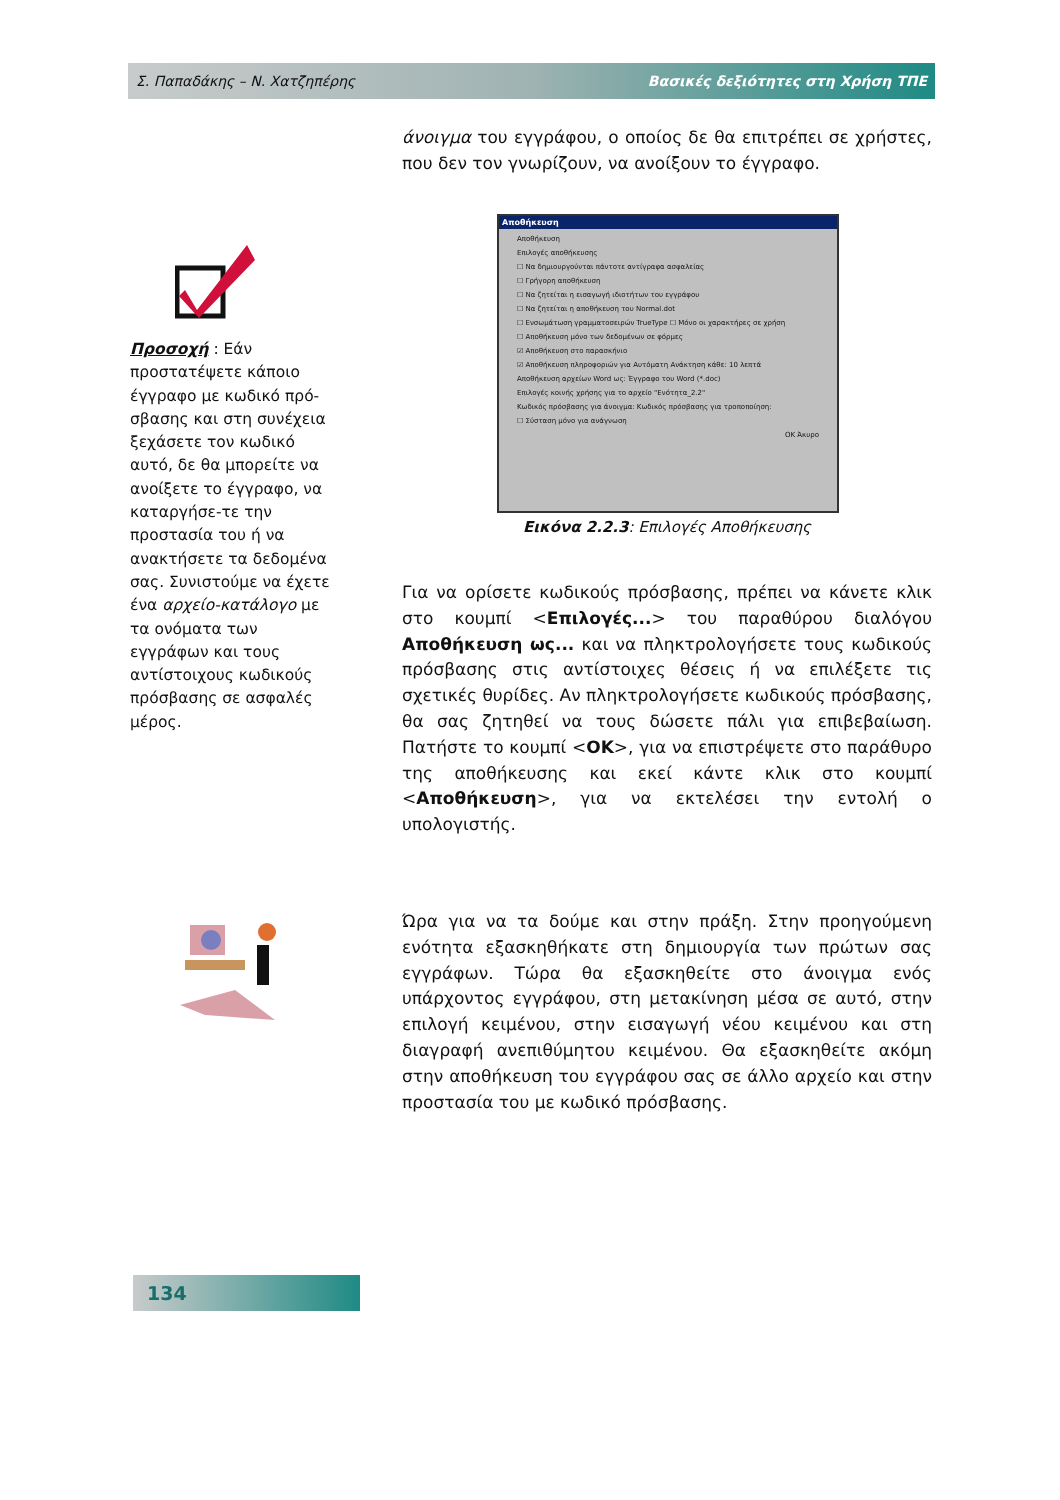Σ. Παπαδάκης – Ν. Χατζηπέρης Βασικές δεξιότητες στη Χρήση ΤΠΕ
άνοιγμα του εγγράφου, ο οποίος δε θα επιτρέπει σε χρήστες, που δεν τον γνωρίζουν, να ανοίξουν το έγγραφο.
Προσοχή : Εάν προστατέψετε κάποιο έγγραφο με κωδικό πρό-σβασης και στη συνέχεια ξεχάσετε τον κωδικό αυτό, δε θα μπορείτε να ανοίξετε το έγγραφο, να καταργήσε-τε την προστασία του ή να ανακτήσετε τα δεδομένα σας. Συνιστούμε να έχετε ένα αρχείο-κατάλογο με τα ονόματα των εγγράφων και τους αντίστοιχους κωδικούς πρόσβασης σε ασφαλές μέρος.
Αποθήκευση
Αποθήκευση
Επιλογές αποθήκευσης
☐ Να δημιουργούνται πάντοτε αντίγραφα ασφαλείας
☐ Γρήγορη αποθήκευση
☐ Να ζητείται η εισαγωγή ιδιοτήτων του εγγράφου
☐ Να ζητείται η αποθήκευση του Normal.dot
☐ Ενσωμάτωση γραμματοσειρών TrueType ☐ Μόνο οι χαρακτήρες σε χρήση
☐ Αποθήκευση μόνο των δεδομένων σε φόρμες
☑ Αποθήκευση στο παρασκήνιο
☑ Αποθήκευση πληροφοριών για Αυτόματη Ανάκτηση κάθε: 10 λεπτά
Αποθήκευση αρχείων Word ως: Έγγραφο του Word (*.doc)
Επιλογές κοινής χρήσης για το αρχείο "Ενότητα_2.2"
Κωδικός πρόσβασης για άνοιγμα: Κωδικός πρόσβασης για τροποποίηση:
☐ Σύσταση μόνο για ανάγνωση
OK Άκυρο
Εικόνα 2.2.3: Επιλογές Αποθήκευσης
Για να ορίσετε κωδικούς πρόσβασης, πρέπει να κάνετε κλικ στο κουμπί <Επιλογές...> του παραθύρου διαλόγου Αποθήκευση ως... και να πληκτρολογήσετε τους κωδικούς πρόσβασης στις αντίστοιχες θέσεις ή να επιλέξετε τις σχετικές θυρίδες. Αν πληκτρολογήσετε κωδικούς πρόσβασης, θα σας ζητηθεί να τους δώσετε πάλι για επιβεβαίωση. Πατήστε το κουμπί <OK>, για να επιστρέψετε στο παράθυρο της αποθήκευσης και εκεί κάντε κλικ στο κουμπί <Αποθήκευση>, για να εκτελέσει την εντολή ο υπολογιστής.
Ώρα για να τα δούμε και στην πράξη. Στην προηγούμενη ενότητα εξασκηθήκατε στη δημιουργία των πρώτων σας εγγράφων. Τώρα θα εξασκηθείτε στο άνοιγμα ενός υπάρχοντος εγγράφου, στη μετακίνηση μέσα σε αυτό, στην επιλογή κειμένου, στην εισαγωγή νέου κειμένου και στη διαγραφή ανεπιθύμητου κειμένου. Θα εξασκηθείτε ακόμη στην αποθήκευση του εγγράφου σας σε άλλο αρχείο και στην προστασία του με κωδικό πρόσβασης.
134